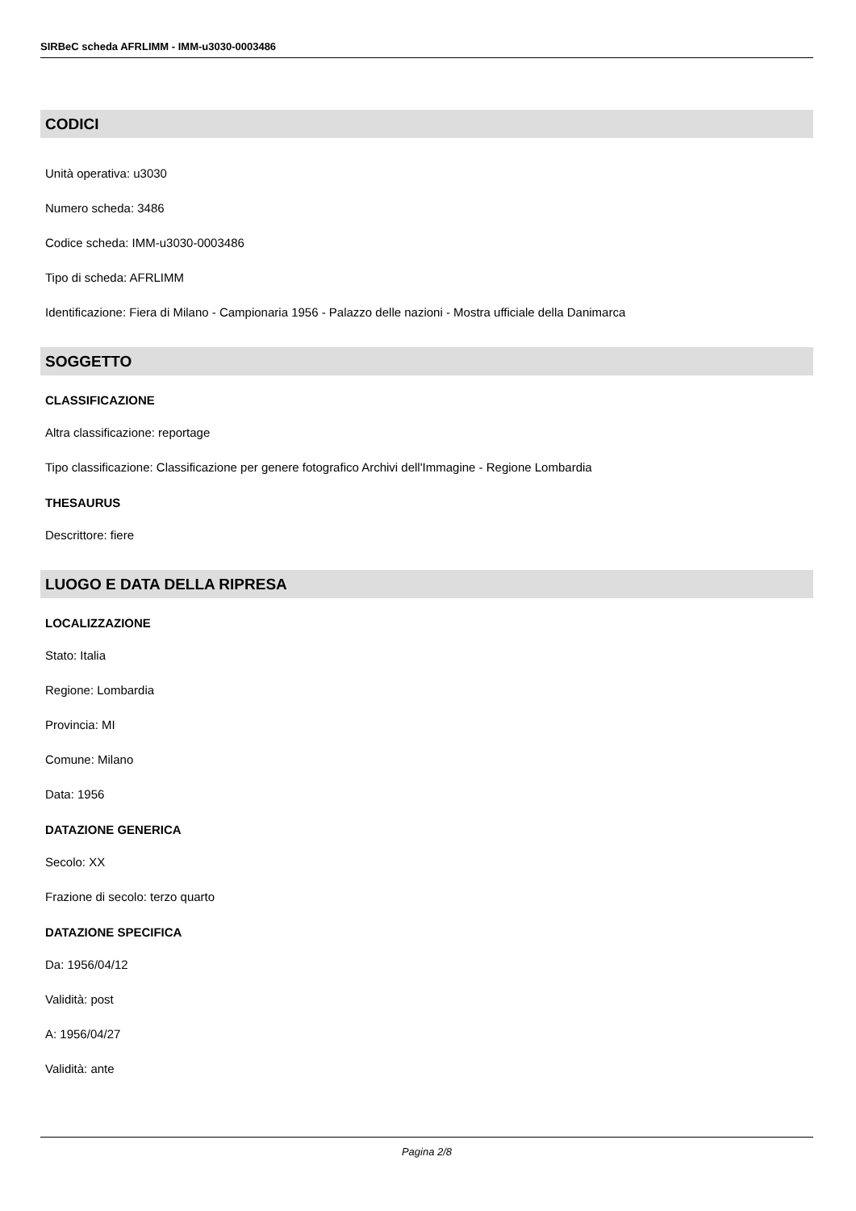SIRBeC scheda AFRLIMM - IMM-u3030-0003486
CODICI
Unità operativa: u3030
Numero scheda: 3486
Codice scheda: IMM-u3030-0003486
Tipo di scheda: AFRLIMM
Identificazione: Fiera di Milano - Campionaria 1956 - Palazzo delle nazioni - Mostra ufficiale della Danimarca
SOGGETTO
CLASSIFICAZIONE
Altra classificazione: reportage
Tipo classificazione: Classificazione per genere fotografico Archivi dell'Immagine - Regione Lombardia
THESAURUS
Descrittore: fiere
LUOGO E DATA DELLA RIPRESA
LOCALIZZAZIONE
Stato: Italia
Regione: Lombardia
Provincia: MI
Comune: Milano
Data: 1956
DATAZIONE GENERICA
Secolo: XX
Frazione di secolo: terzo quarto
DATAZIONE SPECIFICA
Da: 1956/04/12
Validità: post
A: 1956/04/27
Validità: ante
Pagina 2/8